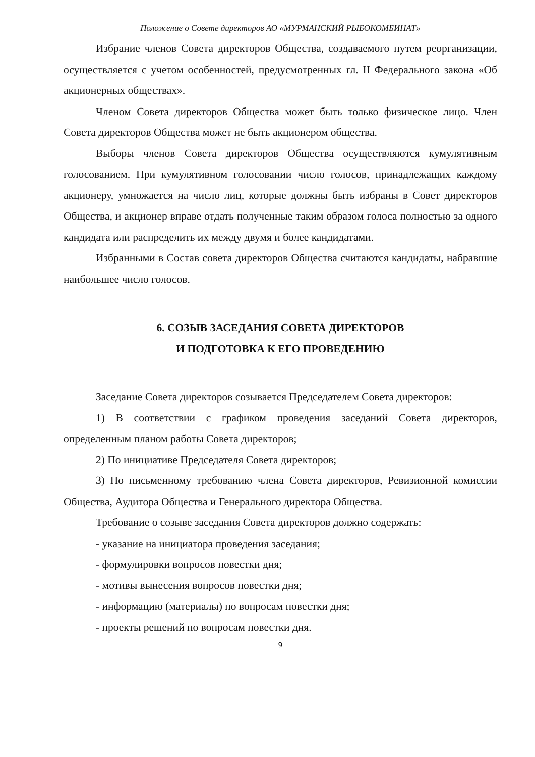Положение о Совете директоров АО «МУРМАНСКИЙ РЫБОКОМБИНАТ»
Избрание членов Совета директоров Общества, создаваемого путем реорганизации, осуществляется с учетом особенностей, предусмотренных гл. II Федерального закона «Об акционерных обществах».
Членом Совета директоров Общества может быть только физическое лицо. Член Совета директоров Общества может не быть акционером общества.
Выборы членов Совета директоров Общества осуществляются кумулятивным голосованием. При кумулятивном голосовании число голосов, принадлежащих каждому акционеру, умножается на число лиц, которые должны быть избраны в Совет директоров Общества, и акционер вправе отдать полученные таким образом голоса полностью за одного кандидата или распределить их между двумя и более кандидатами.
Избранными в Состав совета директоров Общества считаются кандидаты, набравшие наибольшее число голосов.
6. СОЗЫВ ЗАСЕДАНИЯ СОВЕТА ДИРЕКТОРОВ
И ПОДГОТОВКА К ЕГО ПРОВЕДЕНИЮ
Заседание Совета директоров созывается Председателем Совета директоров:
1) В соответствии с графиком проведения заседаний Совета директоров, определенным планом работы Совета директоров;
2) По инициативе Председателя Совета директоров;
3) По письменному требованию члена Совета директоров, Ревизионной комиссии Общества, Аудитора Общества и Генерального директора Общества.
Требование о созыве заседания Совета директоров должно содержать:
- указание на инициатора проведения заседания;
- формулировки вопросов повестки дня;
- мотивы вынесения вопросов повестки дня;
- информацию (материалы) по вопросам повестки дня;
- проекты решений по вопросам повестки дня.
9